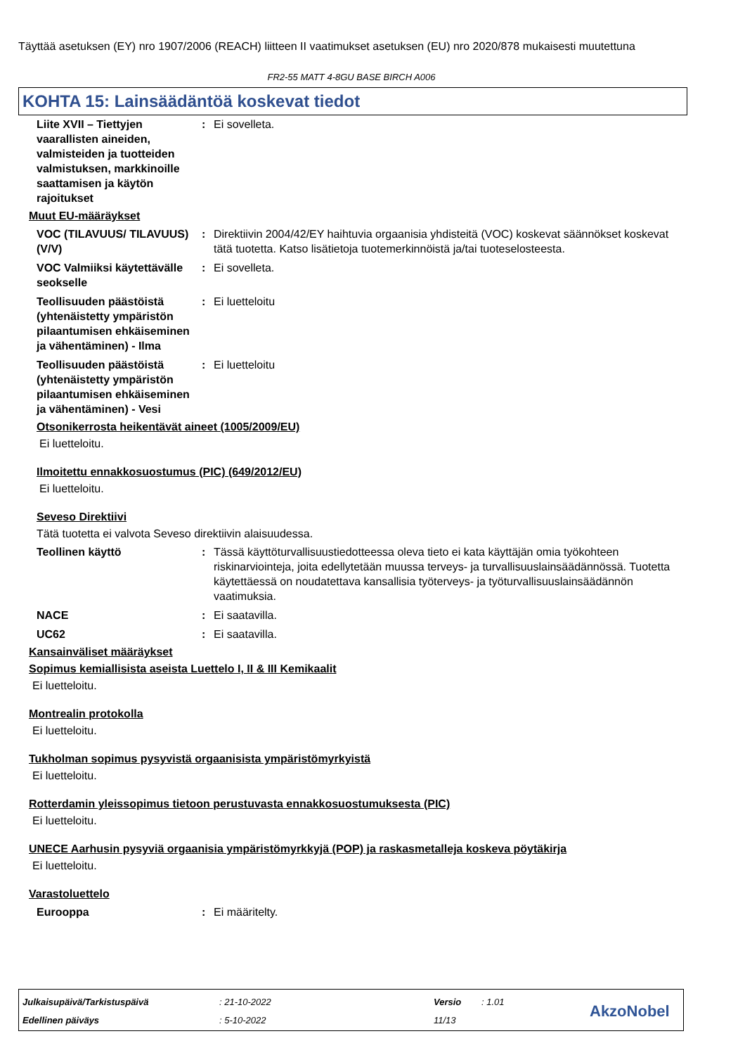Täyttää asetuksen (EY) nro 1907/2006 (REACH) liitteen II vaatimukset asetuksen (EU) nro 2020/878 mukaisesti muutettuna
FR2-55 MATT 4-8GU BASE BIRCH A006
KOHTA 15: Lainsäädäntöä koskevat tiedot
Liite XVII – Tiettyjen vaarallisten aineiden, valmisteiden ja tuotteiden valmistuksen, markkinoille saattamisen ja käytön rajoitukset
: Ei sovelleta.
Muut EU-määräykset
VOC (TILAVUUS/ TILAVUUS) (V/V)
: Direktiivin 2004/42/EY haihtuvia orgaanisia yhdisteitä (VOC) koskevat säännökset koskevat tätä tuotetta. Katso lisätietoja tuotemerkinnöistä ja/tai tuoteselosteesta.
VOC Valmiiksi käytettävälle seokselle
: Ei sovelleta.
Teollisuuden päästöistä (yhtenäistetty ympäristön pilaantumisen ehkäiseminen ja vähentäminen) - Ilma
: Ei luetteloitu
Teollisuuden päästöistä (yhtenäistetty ympäristön pilaantumisen ehkäiseminen ja vähentäminen) - Vesi
: Ei luetteloitu
Otsonikerrosta heikentävät aineet (1005/2009/EU)
Ei luetteloitu.
Ilmoitettu ennakkosuostumus (PIC) (649/2012/EU)
Ei luetteloitu.
Seveso Direktiivi
Tätä tuotetta ei valvota Seveso direktiivin alaisuudessa.
Teollinen käyttö : Tässä käyttöturvallisuustiedotteessa oleva tieto ei kata käyttäjän omia työkohteen riskinarviointeja, joita edellytetään muussa terveys- ja turvallisuuslainsäädännössä. Tuotetta käytettäessä on noudatettava kansallisia työterveys- ja työturvallisuuslainsäädännön vaatimuksia.
NACE : Ei saatavilla.
UC62 : Ei saatavilla.
Kansainväliset määräykset
Sopimus kemiallisista aseista Luettelo I, II & III Kemikaalit
Ei luetteloitu.
Montrealin protokolla
Ei luetteloitu.
Tukholman sopimus pysyvistä orgaanisista ympäristömyrkyistä
Ei luetteloitu.
Rotterdamin yleissopimus tietoon perustuvasta ennakkosuostumuksesta (PIC)
Ei luetteloitu.
UNECE Aarhusin pysyviä orgaanisia ympäristömyrkkyjä (POP) ja raskasmetalleja koskeva pöytäkirja
Ei luetteloitu.
Varastoluettelo
Eurooppa : Ei määritelty.
Julkaisupäivä/Tarkistuspäivä : 21-10-2022 Versio : 1.01
Edellinen päiväys : 5-10-2022 11/13 AkzoNobel